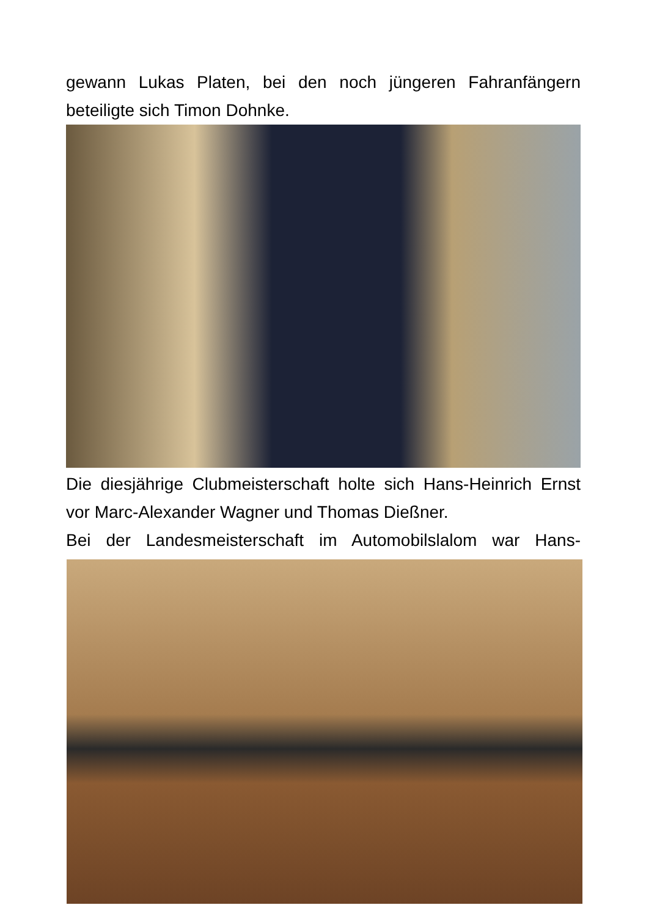gewann Lukas Platen, bei den noch jüngeren Fahranfängern beteiligte sich Timon Dohnke.
Die diesjährige Clubmeisterschaft holte sich Hans-Heinrich Ernst vor Marc-Alexander Wagner und Thomas Dießner.
Bei der Landesmeisterschaft im Automobilslalom war Hans-